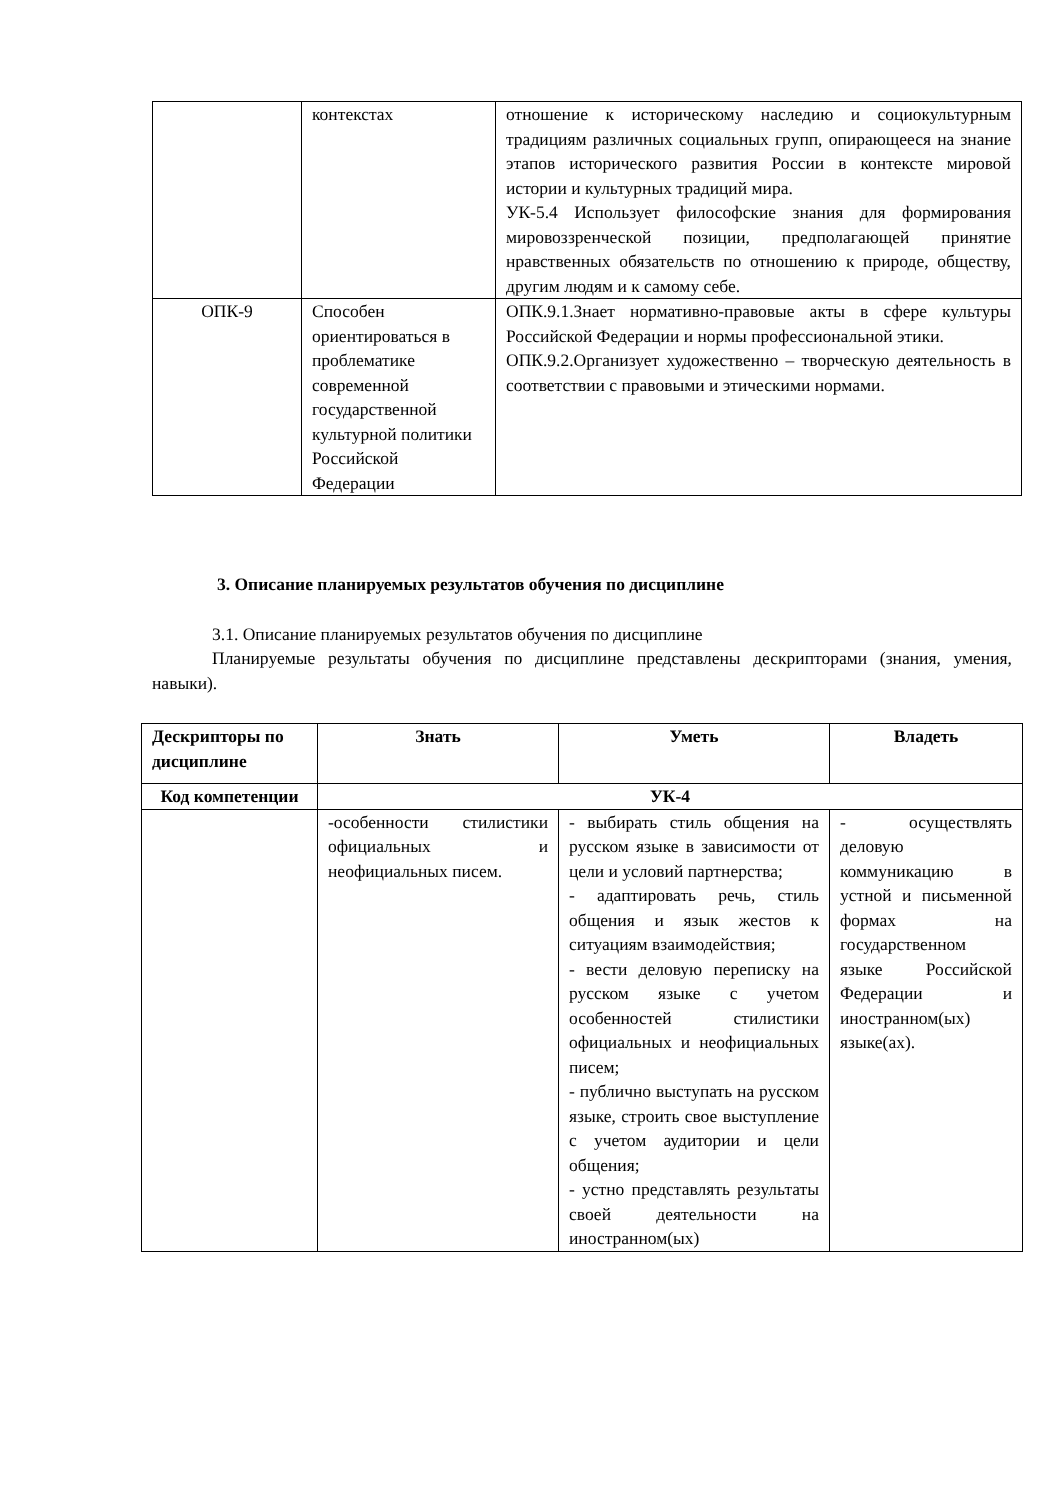| | контекстах | отношение к историческому наследию и социокультурным традициям различных социальных групп, опирающееся на знание этапов исторического развития России в контексте мировой истории и культурных традиций мира. УК-5.4 Использует философские знания для формирования мировоззренческой позиции, предполагающей принятие нравственных обязательств по отношению к природе, обществу, другим людям и к самому себе. |
| ОПК-9 | Способен ориентироваться в проблематике современной государственной культурной политики Российской Федерации | ОПК.9.1.Знает нормативно-правовые акты в сфере культуры Российской Федерации и нормы профессиональной этики. ОПК.9.2.Организует художественно – творческую деятельность в соответствии с правовыми и этическими нормами. |
3. Описание планируемых результатов обучения по дисциплине
3.1. Описание планируемых результатов обучения по дисциплине
Планируемые результаты обучения по дисциплине представлены дескрипторами (знания, умения, навыки).
| Дескрипторы по дисциплине | Знать | Уметь | Владеть |
| --- | --- | --- | --- |
| Код компетенции | УК-4 | | |
| | -особенности стилистики официальных и неофициальных писем. | - выбирать стиль общения на русском языке в зависимости от цели и условий партнерства; - адаптировать речь, стиль общения и язык жестов к ситуациям взаимодействия; - вести деловую переписку на русском языке с учетом особенностей стилистики официальных и неофициальных писем; - публично выступать на русском языке, строить свое выступление с учетом аудитории и цели общения; - устно представлять результаты своей деятельности на иностранном(ых) | - осуществлять деловую коммуникацию в устной и письменной формах на государственном языке Российской Федерации и иностранном(ых) языке(ах). |